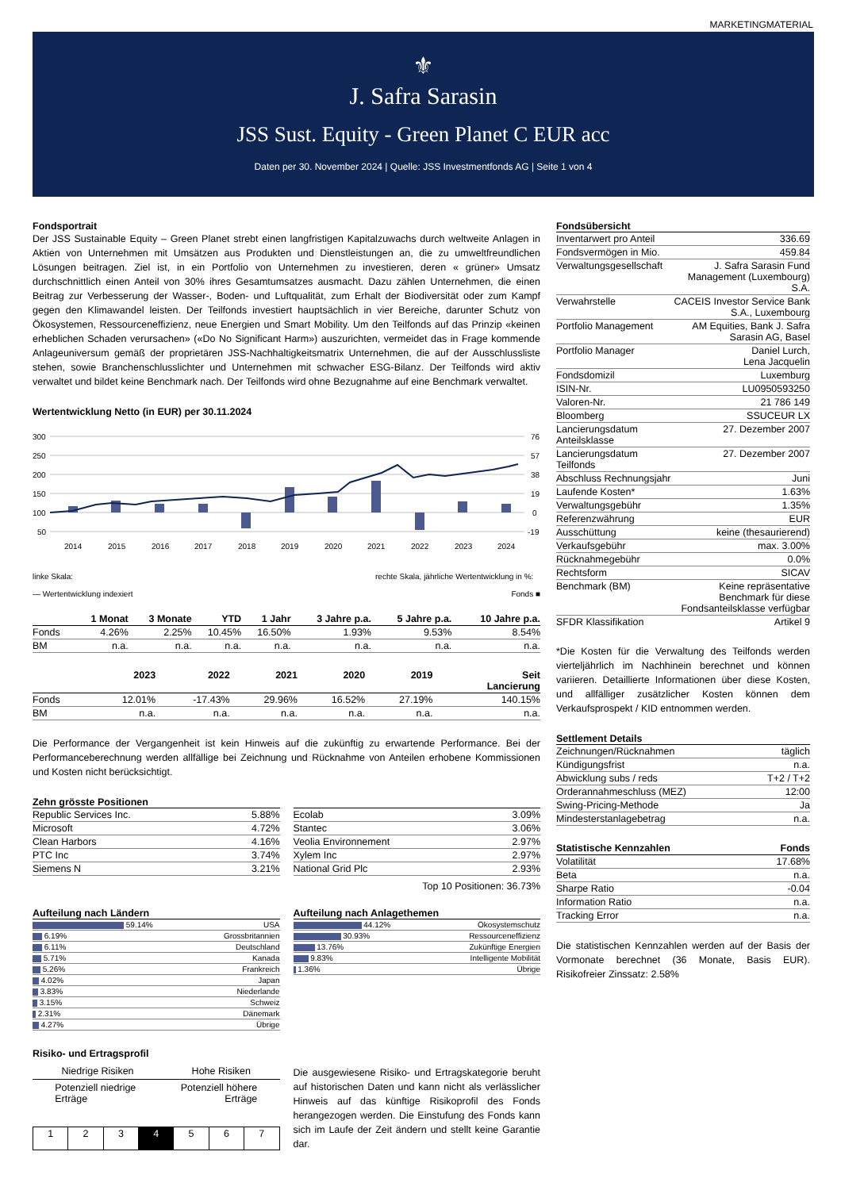MARKETINGMATERIAL
⚜
J. Safra Sarasin
JSS Sust. Equity - Green Planet C EUR acc
Daten per 30. November 2024 | Quelle: JSS Investmentfonds AG | Seite 1 von 4
Fondsportrait
Der JSS Sustainable Equity – Green Planet strebt einen langfristigen Kapitalzuwachs durch weltweite Anlagen in Aktien von Unternehmen mit Umsätzen aus Produkten und Dienstleistungen an, die zu umweltfreundlichen Lösungen beitragen. Ziel ist, in ein Portfolio von Unternehmen zu investieren, deren « grüner» Umsatz durchschnittlich einen Anteil von 30% ihres Gesamtumsatzes ausmacht. Dazu zählen Unternehmen, die einen Beitrag zur Verbesserung der Wasser-, Boden- und Luftqualität, zum Erhalt der Biodiversität oder zum Kampf gegen den Klimawandel leisten. Der Teilfonds investiert hauptsächlich in vier Bereiche, darunter Schutz von Ökosystemen, Ressourceneffizienz, neue Energien und Smart Mobility. Um den Teilfonds auf das Prinzip «keinen erheblichen Schaden verursachen» («Do No Significant Harm») auszurichten, vermeidet das in Frage kommende Anlageuniversum gemäß der proprietären JSS-Nachhaltigkeitsmatrix Unternehmen, die auf der Ausschlussliste stehen, sowie Branchenschlusslichter und Unternehmen mit schwacher ESG-Bilanz. Der Teilfonds wird aktiv verwaltet und bildet keine Benchmark nach. Der Teilfonds wird ohne Bezugnahme auf eine Benchmark verwaltet.
Wertentwicklung Netto (in EUR) per 30.11.2024
300
250
200
150
100
50
76
57
38
19
0
-19
2014
2015
2016
2017
2018
2019
2020
2021
2022
2023
2024
linke Skala:
rechte Skala, jährliche Wertentwicklung in %:
— Wertentwicklung indexiert Fonds ■
| | 1 Monat | 3 Monate | YTD | 1 Jahr | 3 Jahre p.a. | 5 Jahre p.a. | 10 Jahre p.a. |
| --- | --- | --- | --- | --- | --- | --- | --- |
| Fonds | 4.26% | 2.25% | 10.45% | 16.50% | 1.93% | 9.53% | 8.54% |
| BM | n.a. | n.a. | n.a. | n.a. | n.a. | n.a. | n.a. |
| | 2023 | 2022 | 2021 | 2020 | 2019 | Seit Lancierung |
| --- | --- | --- | --- | --- | --- | --- |
| Fonds | 12.01% | -17.43% | 29.96% | 16.52% | 27.19% | 140.15% |
| BM | n.a. | n.a. | n.a. | n.a. | n.a. | n.a. |
Die Performance der Vergangenheit ist kein Hinweis auf die zukünftig zu erwartende Performance. Bei der Performanceberechnung werden allfällige bei Zeichnung und Rücknahme von Anteilen erhobene Kommissionen und Kosten nicht berücksichtigt.
Zehn grösste Positionen
| Republic Services Inc. | 5.88% |
| Microsoft | 4.72% |
| Clean Harbors | 4.16% |
| PTC Inc | 3.74% |
| Siemens N | 3.21% |
| Ecolab | 3.09% |
| Stantec | 3.06% |
| Veolia Environnement | 2.97% |
| Xylem Inc | 2.97% |
| National Grid Plc | 2.93% |
Top 10 Positionen: 36.73%
Aufteilung nach Ländern
| 59.14% | USA |
| 6.19% | Grossbritannien |
| 6.11% | Deutschland |
| 5.71% | Kanada |
| 5.26% | Frankreich |
| 4.02% | Japan |
| 3.83% | Niederlande |
| 3.15% | Schweiz |
| 2.31% | Dänemark |
| 4.27% | Übrige |
Aufteilung nach Anlagethemen
| 44.12% | Ökosystemschutz |
| 30.93% | Ressourceneffizienz |
| 13.76% | Zukünftige Energien |
| 9.83% | Intelligente Mobilität |
| 1.36% | Übrige |
Risiko- und Ertragsprofil
Niedrige Risiken Hohe Risiken
Potenziell niedrige
Erträge Potenziell höhere
Erträge
| 1 | 2 | 3 | 4 | 5 | 6 | 7 |
Die ausgewiesene Risiko- und Ertragskategorie beruht auf historischen Daten und kann nicht als verlässlicher Hinweis auf das künftige Risikoprofil des Fonds herangezogen werden. Die Einstufung des Fonds kann sich im Laufe der Zeit ändern und stellt keine Garantie dar.
Fondsübersicht
| Inventarwert pro Anteil | 336.69 |
| Fondsvermögen in Mio. | 459.84 |
| Verwaltungsgesellschaft | J. Safra Sarasin Fund Management (Luxembourg) S.A. |
| Verwahrstelle | CACEIS Investor Service Bank S.A., Luxembourg |
| Portfolio Management | AM Equities, Bank J. Safra Sarasin AG, Basel |
| Portfolio Manager | Daniel Lurch, Lena Jacquelin |
| Fondsdomizil | Luxemburg |
| ISIN-Nr. | LU0950593250 |
| Valoren-Nr. | 21 786 149 |
| Bloomberg | SSUCEUR LX |
| Lancierungsdatum Anteilsklasse | 27. Dezember 2007 |
| Lancierungsdatum Teilfonds | 27. Dezember 2007 |
| Abschluss Rechnungsjahr | Juni |
| Laufende Kosten* | 1.63% |
| Verwaltungsgebühr | 1.35% |
| Referenzwährung | EUR |
| Ausschüttung | keine (thesaurierend) |
| Verkaufsgebühr | max. 3.00% |
| Rücknahmegebühr | 0.0% |
| Rechtsform | SICAV |
| Benchmark (BM) | Keine repräsentative Benchmark für diese Fondsanteilsklasse verfügbar |
| SFDR Klassifikation | Artikel 9 |
*Die Kosten für die Verwaltung des Teilfonds werden vierteljährlich im Nachhinein berechnet und können variieren. Detaillierte Informationen über diese Kosten, und allfälliger zusätzlicher Kosten können dem Verkaufsprospekt / KID entnommen werden.
Settlement Details
| Zeichnungen/Rücknahmen | täglich |
| Kündigungsfrist | n.a. |
| Abwicklung subs / reds | T+2 / T+2 |
| Orderannahmeschluss (MEZ) | 12:00 |
| Swing-Pricing-Methode | Ja |
| Mindesterstanlagebetrag | n.a. |
| Statistische Kennzahlen | Fonds |
| --- | --- |
| Volatilität | 17.68% |
| Beta | n.a. |
| Sharpe Ratio | -0.04 |
| Information Ratio | n.a. |
| Tracking Error | n.a. |
Die statistischen Kennzahlen werden auf der Basis der Vormonate berechnet (36 Monate, Basis EUR). Risikofreier Zinssatz: 2.58%